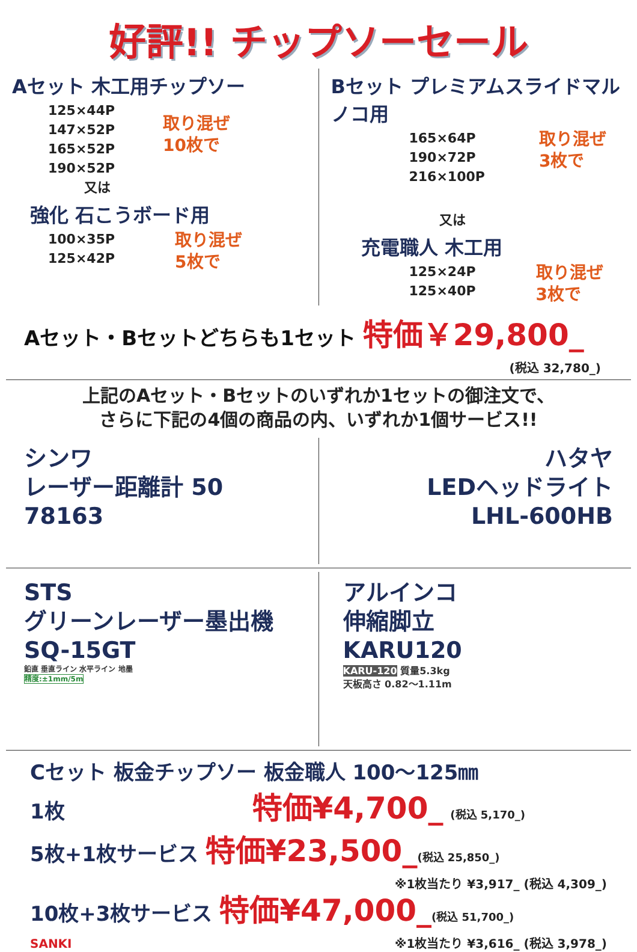好評!! チップソーセール
Aセット 木工用チップソー
125×44P
147×52P
165×52P
190×52P
取り混ぜ
10枚で
又は
強化 石こうボード用
100×35P
125×42P
取り混ぜ
5枚で
Bセット プレミアムスライドマルノコ用
165×64P
190×72P
216×100P
取り混ぜ
3枚で
又は
充電職人 木工用
125×24P
125×40P
取り混ぜ
3枚で
Aセット・Bセットどちらも1セット 特価￥29,800_
(税込 32,780_)
上記のAセット・Bセットのいずれか1セットの御注文で、
さらに下記の4個の商品の内、いずれか1個サービス!!
シンワ
レーザー距離計 50
78163
ハタヤ
LEDヘッドライト
LHL-600HB
STS
グリーンレーザー墨出機
SQ-15GT
鉛直 垂直ライン 水平ライン 地墨
精度:±1mm/5m
アルインコ
伸縮脚立
KARU120
KARU-120 質量5.3kg
天板高さ 0.82〜1.11m
Cセット 板金チップソー 板金職人 100〜125㎜
1枚 特価¥4,700_ (税込 5,170_)
5枚+1枚サービス 特価¥23,500_(税込 25,850_)
※1枚当たり ¥3,917_ (税込 4,309_)
10枚+3枚サービス 特価¥47,000_(税込 51,700_)
SANKI ※1枚当たり ¥3,616_ (税込 3,978_)